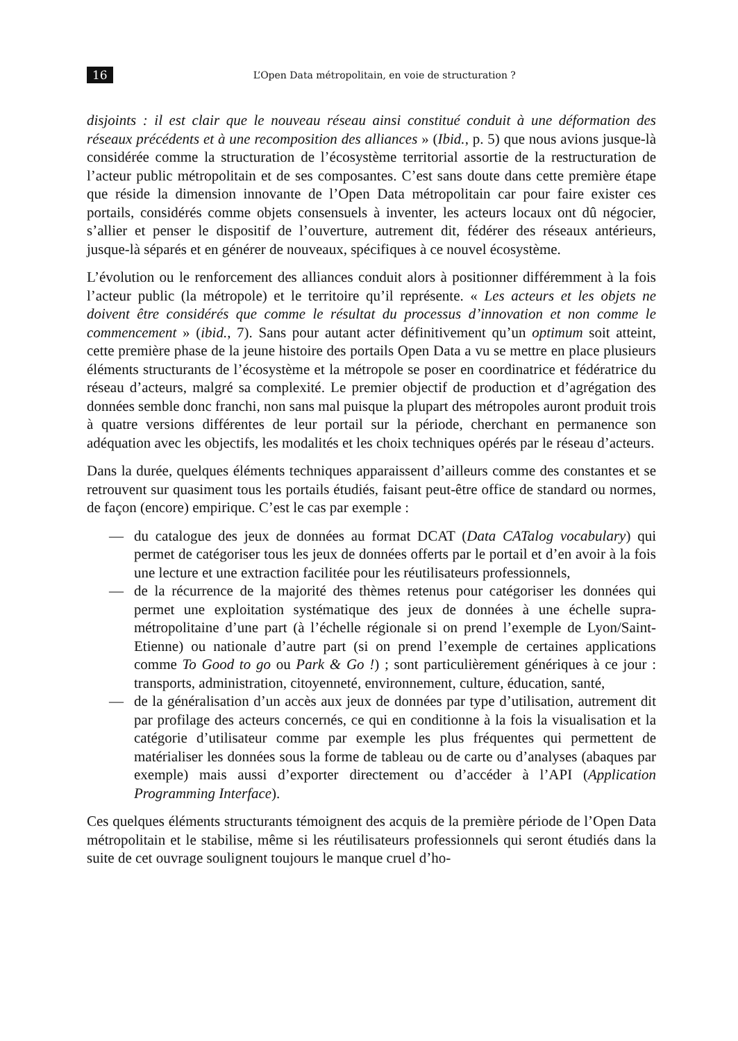16 L’Open Data métropolitain, en voie de structuration ?
disjoints : il est clair que le nouveau réseau ainsi constitué conduit à une déformation des réseaux précédents et à une recomposition des alliances » (Ibid., p. 5) que nous avions jusque-là considérée comme la structuration de l’écosystème territorial assortie de la restructuration de l’acteur public métropolitain et de ses composantes. C’est sans doute dans cette première étape que réside la dimension innovante de l’Open Data métropolitain car pour faire exister ces portails, considérés comme objets consensuels à inventer, les acteurs locaux ont dû négocier, s’allier et penser le dispositif de l’ouverture, autrement dit, fédérer des réseaux antérieurs, jusque-là séparés et en générer de nouveaux, spécifiques à ce nouvel écosystème.
L’évolution ou le renforcement des alliances conduit alors à positionner différemment à la fois l’acteur public (la métropole) et le territoire qu’il représente. « Les acteurs et les objets ne doivent être considérés que comme le résultat du processus d’innovation et non comme le commencement » (ibid., 7). Sans pour autant acter définitivement qu’un optimum soit atteint, cette première phase de la jeune histoire des portails Open Data a vu se mettre en place plusieurs éléments structurants de l’écosystème et la métropole se poser en coordinatrice et fédératrice du réseau d’acteurs, malgré sa complexité. Le premier objectif de production et d’agrégation des données semble donc franchi, non sans mal puisque la plupart des métropoles auront produit trois à quatre versions différentes de leur portail sur la période, cherchant en permanence son adéquation avec les objectifs, les modalités et les choix techniques opérés par le réseau d’acteurs.
Dans la durée, quelques éléments techniques apparaissent d’ailleurs comme des constantes et se retrouvent sur quasiment tous les portails étudiés, faisant peut-être office de standard ou normes, de façon (encore) empirique. C’est le cas par exemple :
— du catalogue des jeux de données au format DCAT (Data CATalog vocabulary) qui permet de catégoriser tous les jeux de données offerts par le portail et d’en avoir à la fois une lecture et une extraction facilitée pour les réutilisateurs professionnels,
— de la récurrence de la majorité des thèmes retenus pour catégoriser les données qui permet une exploitation systématique des jeux de données à une échelle supra-métropolitaine d’une part (à l’échelle régionale si on prend l’exemple de Lyon/Saint-Etienne) ou nationale d’autre part (si on prend l’exemple de certaines applications comme To Good to go ou Park & Go !) ; sont particulièrement génériques à ce jour : transports, administration, citoyenneté, environnement, culture, éducation, santé,
— de la généralisation d’un accès aux jeux de données par type d’utilisation, autrement dit par profilage des acteurs concernés, ce qui en conditionne à la fois la visualisation et la catégorie d’utilisateur comme par exemple les plus fréquentes qui permettent de matérialiser les données sous la forme de tableau ou de carte ou d’analyses (abaques par exemple) mais aussi d’exporter directement ou d’accéder à l’API (Application Programming Interface).
Ces quelques éléments structurants témoignent des acquis de la première période de l’Open Data métropolitain et le stabilise, même si les réutilisateurs professionnels qui seront étudiés dans la suite de cet ouvrage soulignent toujours le manque cruel d’ho-